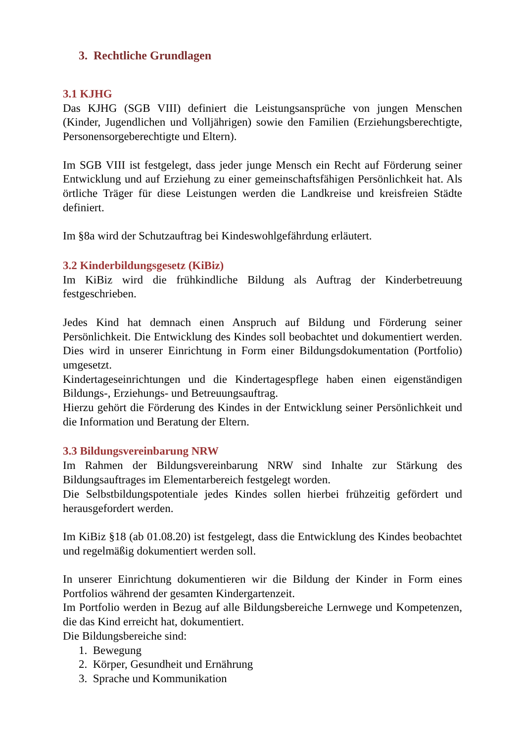3. Rechtliche Grundlagen
3.1 KJHG
Das KJHG (SGB VIII) definiert die Leistungsansprüche von jungen Menschen (Kinder, Jugendlichen und Volljährigen) sowie den Familien (Erziehungsberechtigte, Personensorgeberechtigte und Eltern).
Im SGB VIII ist festgelegt, dass jeder junge Mensch ein Recht auf Förderung seiner Entwicklung und auf Erziehung zu einer gemeinschaftsfähigen Persönlichkeit hat. Als örtliche Träger für diese Leistungen werden die Landkreise und kreisfreien Städte definiert.
Im §8a wird der Schutzauftrag bei Kindeswohlgefährdung erläutert.
3.2 Kinderbildungsgesetz (KiBiz)
Im KiBiz wird die frühkindliche Bildung als Auftrag der Kinderbetreuung festgeschrieben.
Jedes Kind hat demnach einen Anspruch auf Bildung und Förderung seiner Persönlichkeit. Die Entwicklung des Kindes soll beobachtet und dokumentiert werden. Dies wird in unserer Einrichtung in Form einer Bildungsdokumentation (Portfolio) umgesetzt.
Kindertageseinrichtungen und die Kindertagespflege haben einen eigenständigen Bildungs-, Erziehungs- und Betreuungsauftrag.
Hierzu gehört die Förderung des Kindes in der Entwicklung seiner Persönlichkeit und die Information und Beratung der Eltern.
3.3 Bildungsvereinbarung NRW
Im Rahmen der Bildungsvereinbarung NRW sind Inhalte zur Stärkung des Bildungsauftrages im Elementarbereich festgelegt worden.
Die Selbstbildungspotentiale jedes Kindes sollen hierbei frühzeitig gefördert und herausgefordert werden.
Im KiBiz §18 (ab 01.08.20) ist festgelegt, dass die Entwicklung des Kindes beobachtet und regelmäßig dokumentiert werden soll.
In unserer Einrichtung dokumentieren wir die Bildung der Kinder in Form eines Portfolios während der gesamten Kindergartenzeit.
Im Portfolio werden in Bezug auf alle Bildungsbereiche Lernwege und Kompetenzen, die das Kind erreicht hat, dokumentiert.
Die Bildungsbereiche sind:
1. Bewegung
2. Körper, Gesundheit und Ernährung
3. Sprache und Kommunikation